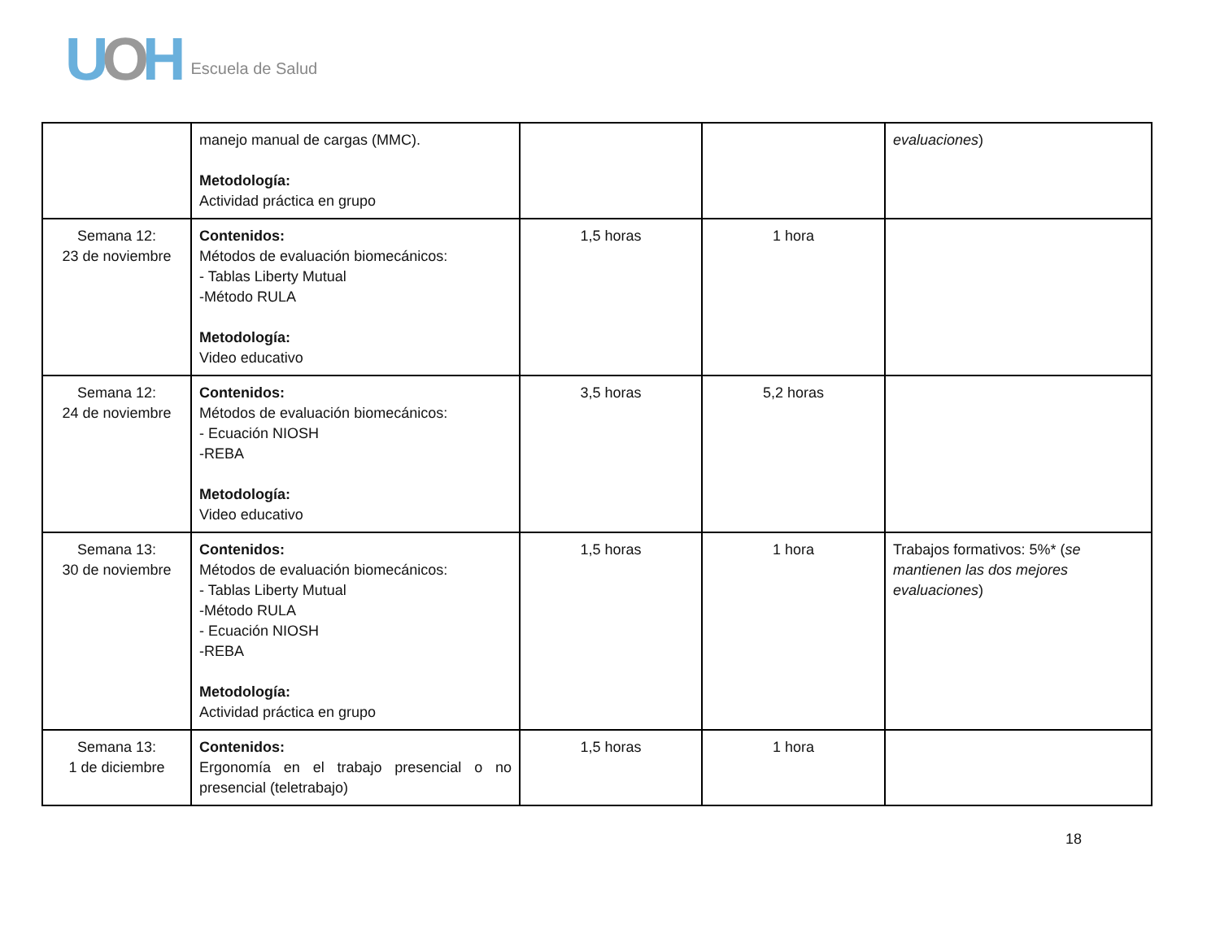UOH
Escuela de Salud
| | manejo manual de cargas (MMC). Metodología: Actividad práctica en grupo | | | evaluaciones ) |
| Semana 12: 23 de noviembre | Contenidos: Métodos de evaluación biomecánicos: - Tablas Liberty Mutual -Método RULA Metodología: Video educativo | 1,5 horas | 1 hora | |
| Semana 12: 24 de noviembre | Contenidos: Métodos de evaluación biomecánicos: - Ecuación NIOSH -REBA Metodología: Video educativo | 3,5 horas | 5,2 horas | |
| Semana 13: 30 de noviembre | Contenidos: Métodos de evaluación biomecánicos: - Tablas Liberty Mutual -Método RULA - Ecuación NIOSH -REBA Metodología: Actividad práctica en grupo | 1,5 horas | 1 hora | Trabajos formativos: 5%* ( se mantienen las dos mejores evaluaciones ) |
| Semana 13: 1 de diciembre | Contenidos: Ergonomía en el trabajo presencial o no presencial (teletrabajo) | 1,5 horas | 1 hora | |
18